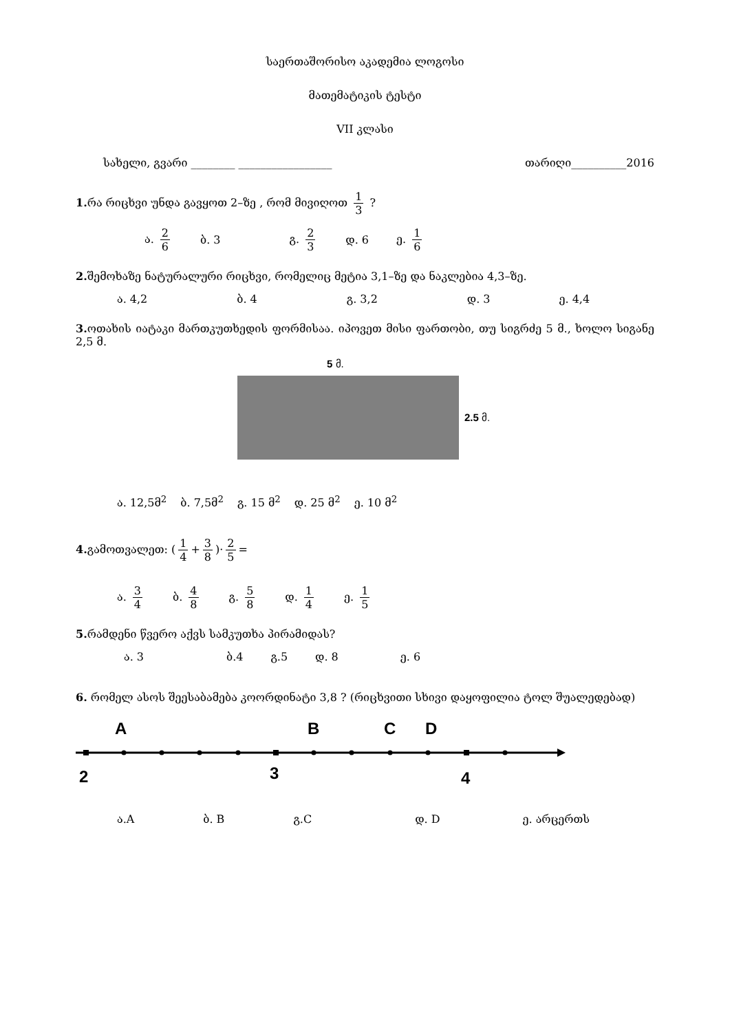საერთაშორისო აკადემია ლოგოსი
მათემატიკის ტესტი
VII კლასი
სახელი, გვარი ________ _________________ თარიღი__________2016
1. რა რიცხვი უნდა გავყოთ 2–ზე , რომ მივიღოთ 1 3 ?
ა. 2 6 ბ. 3 გ. 2 3 დ. 6 ე. 1 6
2. შემოხაზე ნატურალური რიცხვი, რომელიც მეტია 3,1–ზე და ნაკლებია 4,3–ზე.
ა. 4,2 ბ. 4 გ. 3,2 დ. 3 ე. 4,4
3. ოთახის იატაკი მართკუთხედის ფორმისაა. იპოვეთ მისი ფართობი, თუ სიგრძე 5 მ., ხოლო სიგანე 2,5 მ.
5 მ.
2.5 მ.
ა. 12,5მ<sup>2</sup> ბ. 7,5მ<sup>2</sup> გ. 15 მ<sup>2</sup> დ. 25 მ<sup>2</sup> ე. 10 მ<sup>2</sup>
4. გამოთვალეთ: (1 4 + 3 8)· 2 5 =
ა. 3 4 ბ. 4 8 გ. 5 8 დ. 1 4 ე. 1 5
5. რამდენი წვერო აქვს სამკუთხა პირამიდას?
ა. 3 ბ.4 გ.5 დ. 8 ე. 6
6. რომელ ასოს შეესაბამება კოორდინატი 3,8 ? (რიცხვითი სხივი დაყოფილია ტოლ შუალედებად)
A
B
C
D
2
3
4
ა.A ბ. B გ.C დ. D ე. არცერთს